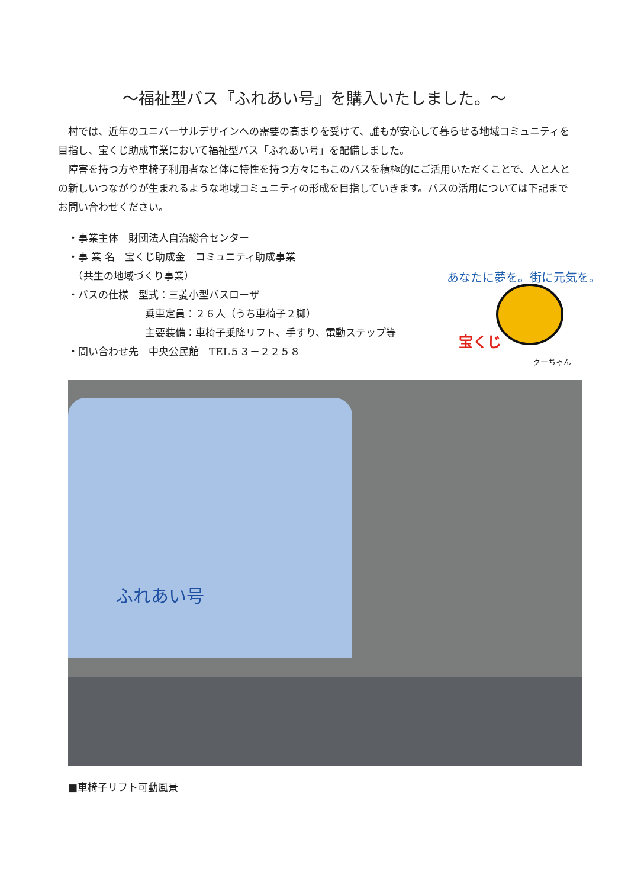～福祉型バス『ふれあい号』を購入いたしました。～
村では、近年のユニバーサルデザインへの需要の高まりを受けて、誰もが安心して暮らせる地域コミュニティを目指し、宝くじ助成事業において福祉型バス「ふれあい号」を配備しました。
障害を持つ方や車椅子利用者など体に特性を持つ方々にもこのバスを積極的にご活用いただくことで、人と人との新しいつながりが生まれるような地域コミュニティの形成を目指していきます。バスの活用については下記までお問い合わせください。
・事業主体　財団法人自治総合センター
・事 業 名　宝くじ助成金　コミュニティ助成事業
　（共生の地域づくり事業）
・バスの仕様　型式：三菱小型バスローザ
乗車定員：２６人（うち車椅子２脚）
主要装備：車椅子乗降リフト、手すり、電動ステップ等
・問い合わせ先　中央公民館　TEL５３－２２５８
あなたに夢を。街に元気を。
宝くじ
クーちゃん
ふれあい号
■車椅子リフト可動風景